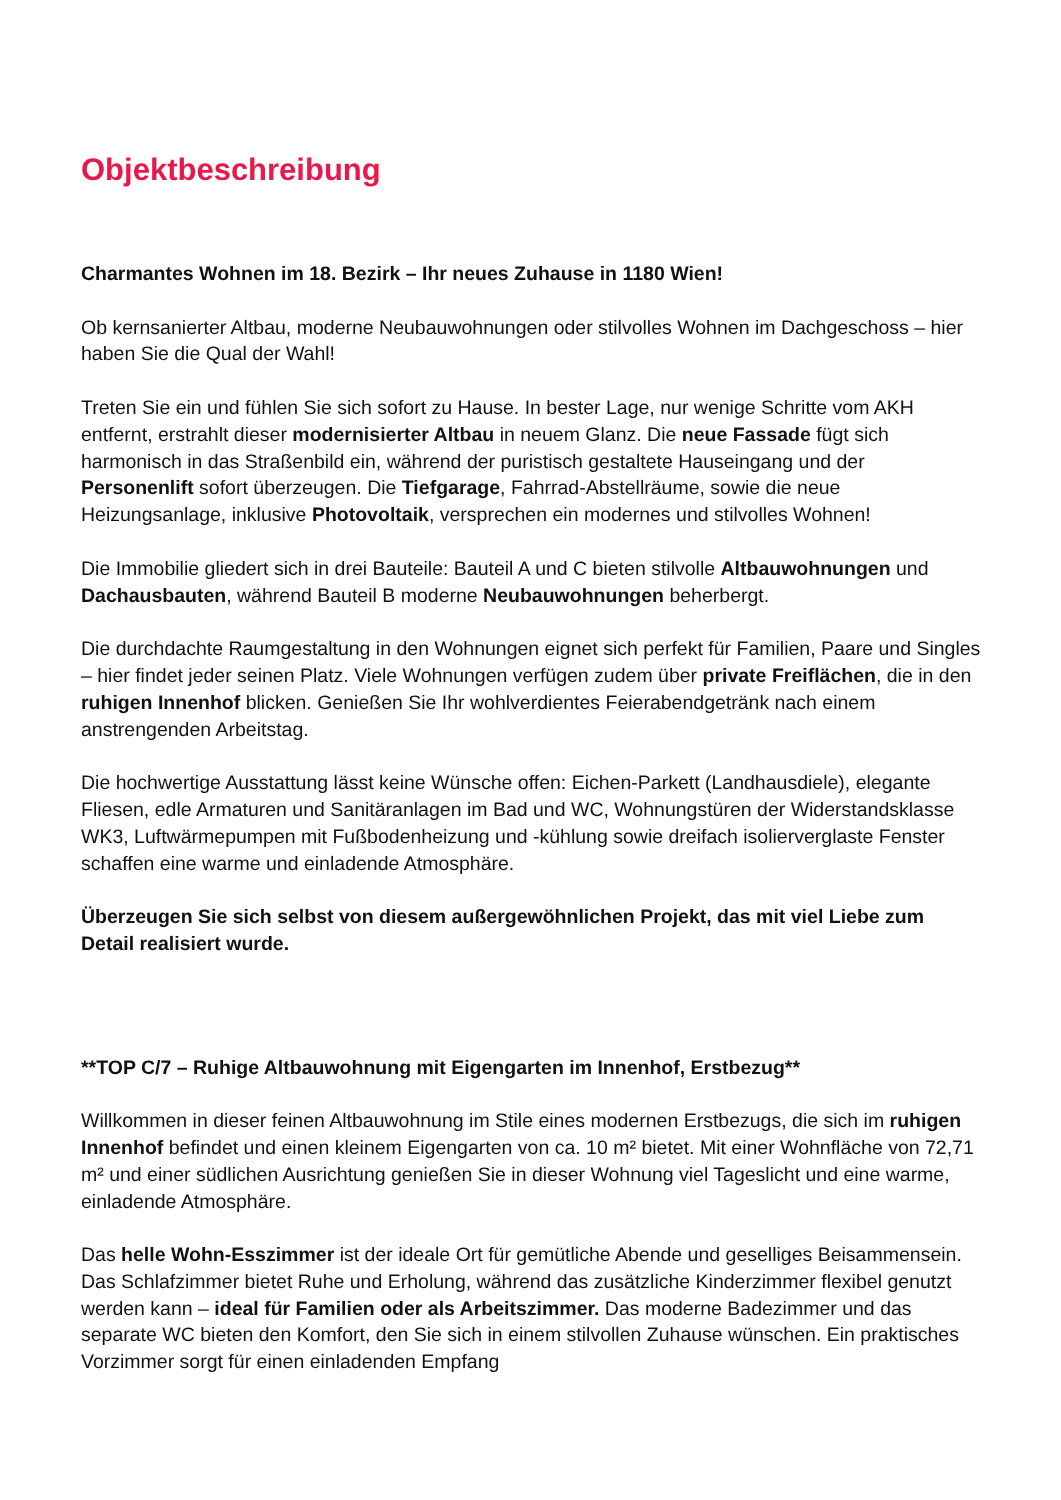Objektbeschreibung
Charmantes Wohnen im 18. Bezirk – Ihr neues Zuhause in 1180 Wien!
Ob kernsanierter Altbau, moderne Neubauwohnungen oder stilvolles Wohnen im Dachgeschoss – hier haben Sie die Qual der Wahl!
Treten Sie ein und fühlen Sie sich sofort zu Hause. In bester Lage, nur wenige Schritte vom AKH entfernt, erstrahlt dieser modernisierter Altbau in neuem Glanz. Die neue Fassade fügt sich harmonisch in das Straßenbild ein, während der puristisch gestaltete Hauseingang und der Personenlift sofort überzeugen. Die Tiefgarage, Fahrrad-Abstellräume, sowie die neue Heizungsanlage, inklusive Photovoltaik, versprechen ein modernes und stilvolles Wohnen!
Die Immobilie gliedert sich in drei Bauteile: Bauteil A und C bieten stilvolle Altbauwohnungen und Dachausbauten, während Bauteil B moderne Neubauwohnungen beherbergt.
Die durchdachte Raumgestaltung in den Wohnungen eignet sich perfekt für Familien, Paare und Singles – hier findet jeder seinen Platz. Viele Wohnungen verfügen zudem über private Freiflächen, die in den ruhigen Innenhof blicken. Genießen Sie Ihr wohlverdientes Feierabendgetränk nach einem anstrengenden Arbeitstag.
Die hochwertige Ausstattung lässt keine Wünsche offen: Eichen-Parkett (Landhausdiele), elegante Fliesen, edle Armaturen und Sanitäranlagen im Bad und WC, Wohnungstüren der Widerstandsklasse WK3, Luftwärmepumpen mit Fußbodenheizung und -kühlung sowie dreifach isolierverglaste Fenster schaffen eine warme und einladende Atmosphäre.
Überzeugen Sie sich selbst von diesem außergewöhnlichen Projekt, das mit viel Liebe zum Detail realisiert wurde.
**TOP C/7 – Ruhige Altbauwohnung mit Eigengarten im Innenhof, Erstbezug**
Willkommen in dieser feinen Altbauwohnung im Stile eines modernen Erstbezugs, die sich im ruhigen Innenhof befindet und einen kleinem Eigengarten von ca. 10 m² bietet. Mit einer Wohnfläche von 72,71 m² und einer südlichen Ausrichtung genießen Sie in dieser Wohnung viel Tageslicht und eine warme, einladende Atmosphäre.
Das helle Wohn-Esszimmer ist der ideale Ort für gemütliche Abende und geselliges Beisammensein. Das Schlafzimmer bietet Ruhe und Erholung, während das zusätzliche Kinderzimmer flexibel genutzt werden kann – ideal für Familien oder als Arbeitszimmer. Das moderne Badezimmer und das separate WC bieten den Komfort, den Sie sich in einem stilvollen Zuhause wünschen. Ein praktisches Vorzimmer sorgt für einen einladenden Empfang